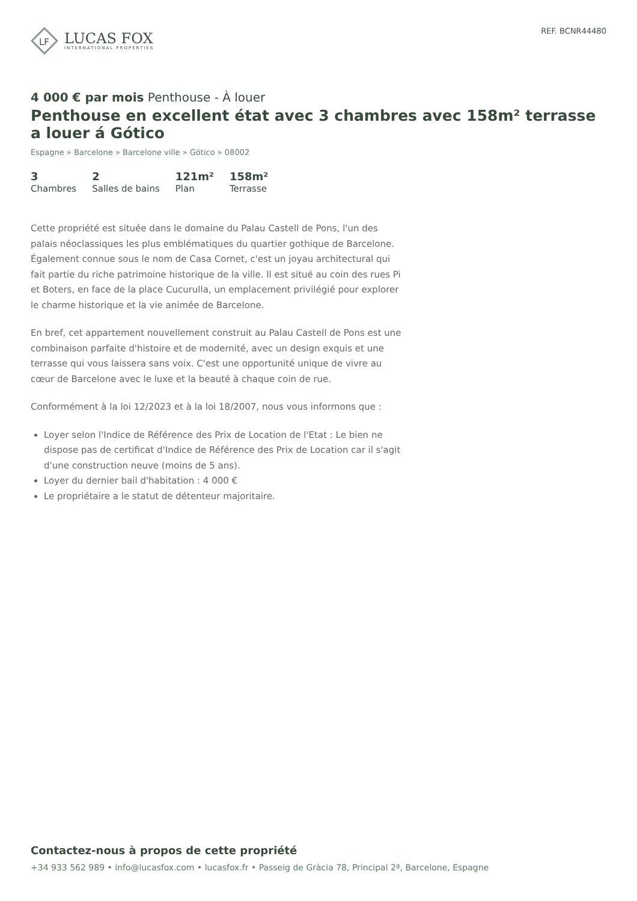LF
LUCAS FOX
INTERNATIONAL PROPERTIES
REF. BCNR44480
4 000 € par mois Penthouse - À louer
Penthouse en excellent état avec 3 chambres avec 158m² terrasse a louer á Gótico
Espagne » Barcelone » Barcelone ville » Gótico » 08002
3
Chambres
2
Salles de bains
121m²
Plan
158m²
Terrasse
Cette propriété est située dans le domaine du Palau Castell de Pons, l'un des palais néoclassiques les plus emblématiques du quartier gothique de Barcelone. Également connue sous le nom de Casa Cornet, c'est un joyau architectural qui fait partie du riche patrimoine historique de la ville. Il est situé au coin des rues Pi et Boters, en face de la place Cucurulla, un emplacement privilégié pour explorer le charme historique et la vie animée de Barcelone.
En bref, cet appartement nouvellement construit au Palau Castell de Pons est une combinaison parfaite d'histoire et de modernité, avec un design exquis et une terrasse qui vous laissera sans voix. C'est une opportunité unique de vivre au cœur de Barcelone avec le luxe et la beauté à chaque coin de rue.
Conformément à la loi 12/2023 et à la loi 18/2007, nous vous informons que :
Loyer selon l'Indice de Référence des Prix de Location de l'Etat : Le bien ne dispose pas de certificat d'Indice de Référence des Prix de Location car il s'agit d'une construction neuve (moins de 5 ans).
Loyer du dernier bail d'habitation : 4 000 €
Le propriétaire a le statut de détenteur majoritaire.
Contactez-nous à propos de cette propriété
+34 933 562 989 • info@lucasfox.com • lucasfox.fr • Passeig de Gràcia 78, Principal 2ª, Barcelone, Espagne